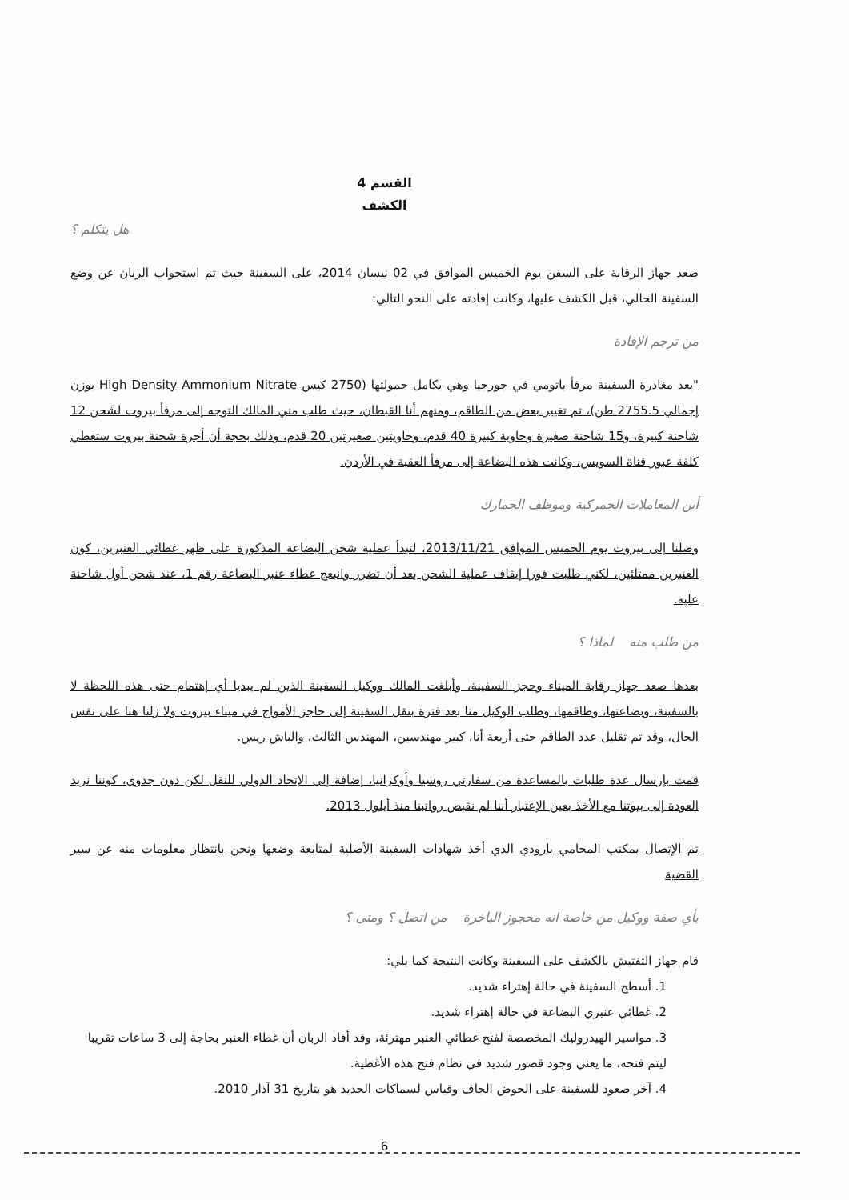القسم 4
الكشف
هل يتكلم ؟
صعد جهاز الرقابة على السفن يوم الخميس الموافق في 02 نيسان 2014، على السفينة حيث تم استجواب الربان عن وضع السفينة الحالي، قبل الكشف عليها، وكانت إفادته على النحو التالي:
من ترجم الإفادة
"بعد مغادرة السفينة مرفأ باتومي في جورجيا وهي بكامل حمولتها (2750 كيس High Density Ammonium Nitrate بوزن إجمالي 2755.5 طن)، تم تغيير بعض من الطاقم، ومنهم أنا القبطان، حيث طلب مني المالك التوجه إلى مرفأ بيروت لشحن 12 شاحنة كبيرة، و15 شاحنة صغيرة وحاوية كبيرة 40 قدم، وحاويتين صغيرتين 20 قدم، وذلك بحجة أن أجرة شحنة بيروت ستغطي كلفة عبور قناة السويس، وكانت هذه البضاعة إلى مرفأ العقبة في الأردن.
أين المعاملات الجمركية وموظف الجمارك
وصلنا إلى بيروت يوم الخميس الموافق 2013/11/21، لتبدأ عملية شحن البضاعة المذكورة على ظهر غطائي العنبرين، كون العنبرين ممتلئين، لكني طلبت فورا إيقاف عملية الشحن بعد أن تضرر وانبعج غطاء عنبر البضاعة رقم 1، عند شحن أول شاحنة عليه.
من طلب منه لماذا ؟
بعدها صعد جهاز رقابة الميناء وحجز السفينة، وأبلغت المالك ووكيل السفينة الذين لم يبديا أي إهتمام حتى هذه اللحظة لا بالسفينة، وبضاعتها، وطاقمها، وطلب الوكيل منا بعد فترة بنقل السفينة إلى حاجز الأمواج في ميناء بيروت ولا زلنا هنا على نفس الحال، وقد تم تقليل عدد الطاقم حتى أربعة أنا، كبير مهندسين، المهندس الثالث، والباش ريس.
قمت بإرسال عدة طلبات بالمساعدة من سفارتي روسيا وأوكرانيا، إضافة إلى الإتحاد الدولي للنقل لكن دون جدوى، كوننا نريد العودة إلى بيوتنا مع الأخذ بعين الإعتبار أننا لم نقبض رواتبنا منذ أيلول 2013.
تم الإتصال بمكتب المحامي بارودي الذي أخذ شهادات السفينة الأصلية لمتابعة وضعها ونحن بانتظار معلومات منه عن سير القضية
بأي صفة ووكيل من خاصة انه محجوز الباخرة من اتصل ؟ ومتى ؟
قام جهاز التفتيش بالكشف على السفينة وكانت النتيجة كما يلي:
1. أسطح السفينة في حالة إهتراء شديد.
2. غطائي عنبري البضاعة في حالة إهتراء شديد.
3. مواسير الهيدروليك المخصصة لفتح غطائي العنبر مهترئة، وقد أفاد الربان أن غطاء العنبر بحاجة إلى 3 ساعات تقريبا ليتم فتحه، ما يعني وجود قصور شديد في نظام فتح هذه الأغطية.
4. آخر صعود للسفينة على الحوض الجاف وقياس لسماكات الحديد هو بتاريخ 31 آذار 2010.
6